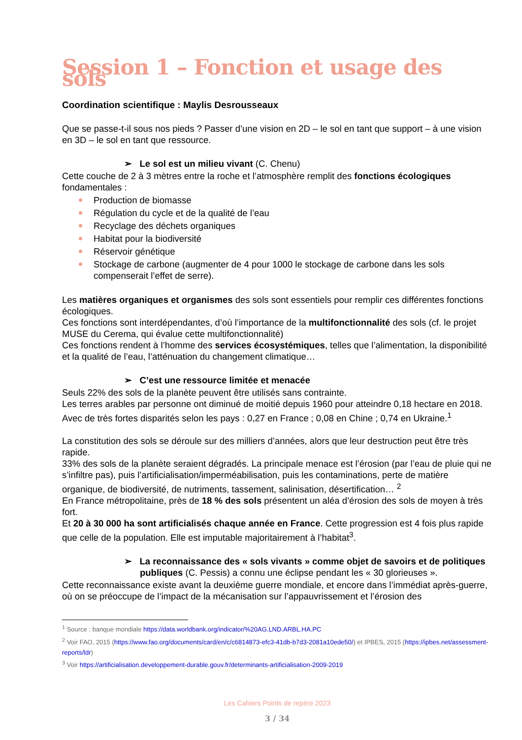Session 1 – Fonction et usage des sols
Coordination scientifique : Maylis Desrousseaux
Que se passe-t-il sous nos pieds ? Passer d’une vision en 2D – le sol en tant que support – à une vision en 3D – le sol en tant que ressource.
➢ Le sol est un milieu vivant (C. Chenu)
Cette couche de 2 à 3 mètres entre la roche et l’atmosphère remplit des fonctions écologiques fondamentales :
Production de biomasse
Régulation du cycle et de la qualité de l’eau
Recyclage des déchets organiques
Habitat pour la biodiversité
Réservoir génétique
Stockage de carbone (augmenter de 4 pour 1000 le stockage de carbone dans les sols compenserait l’effet de serre).
Les matières organiques et organismes des sols sont essentiels pour remplir ces différentes fonctions écologiques.
Ces fonctions sont interdépendantes, d’où l’importance de la multifonctionnalité des sols (cf. le projet MUSE du Cerema, qui évalue cette multifonctionnalité)
Ces fonctions rendent à l’homme des services écosystémiques, telles que l’alimentation, la disponibilité et la qualité de l’eau, l’atténuation du changement climatique…
➢ C’est une ressource limitée et menacée
Seuls 22% des sols de la planète peuvent être utilisés sans contrainte.
Les terres arables par personne ont diminué de moitié depuis 1960 pour atteindre 0,18 hectare en 2018. Avec de très fortes disparités selon les pays : 0,27 en France ; 0,08 en Chine ; 0,74 en Ukraine.<sup>1</sup>
La constitution des sols se déroule sur des milliers d’années, alors que leur destruction peut être très rapide.
33% des sols de la planète seraient dégradés. La principale menace est l’érosion (par l’eau de pluie qui ne s’infiltre pas), puis l’artificialisation/imperméabilisation, puis les contaminations, perte de matière organique, de biodiversité, de nutriments, tassement, salinisation, désertification… <sup>2</sup>
En France métropolitaine, près de 18 % des sols présentent un aléa d’érosion des sols de moyen à très fort.
Et 20 à 30 000 ha sont artificialisés chaque année en France. Cette progression est 4 fois plus rapide que celle de la population. Elle est imputable majoritairement à l’habitat<sup>3</sup>.
➢ La reconnaissance des « sols vivants » comme objet de savoirs et de politiques publiques (C. Pessis) a connu une éclipse pendant les « 30 glorieuses ».
Cette reconnaissance existe avant la deuxième guerre mondiale, et encore dans l’immédiat après-guerre, où on se préoccupe de l’impact de la mécanisation sur l’appauvrissement et l’érosion des
<sup>1</sup> Source : banque mondiale https://data.worldbank.org/indicator/%20AG.LND.ARBL.HA.PC
<sup>2</sup> Voir FAO, 2015 (https://www.fao.org/documents/card/en/c/c6814873-efc3-41db-b7d3-2081a10ede50/) et IPBES, 2015 (https://ipbes.net/assessment-reports/ldr)
<sup>3</sup> Voir https://artificialisation.developpement-durable.gouv.fr/determinants-artificialisation-2009-2019
Les Cahiers Points de repère 2023
3 / 34